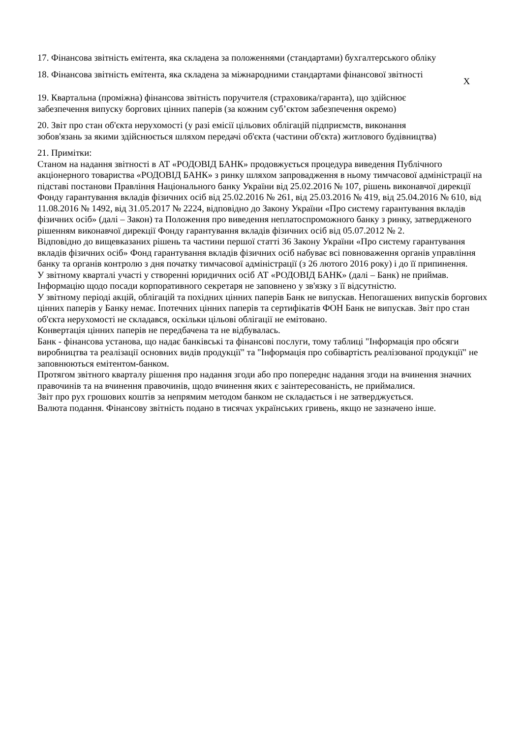17. Фінансова звітність емітента, яка складена за положеннями (стандартами) бухгалтерського обліку
18. Фінансова звітність емітента, яка складена за міжнародними стандартами фінансової звітності
X
19. Квартальна (проміжна) фінансова звітність поручителя (страховика/гаранта), що здійснює забезпечення випуску боргових цінних паперів (за кожним суб’єктом забезпечення окремо)
20. Звіт про стан об'єкта нерухомості (у разі емісії цільових облігацій підприємств, виконання зобов'язань за якими здійснюється шляхом передачі об'єкта (частини об'єкта) житлового будівництва)
21. Примітки:
Станом на надання звітності в АТ «РОДОВІД БАНК» продовжується процедура виведення Публічного акціонерного товариства «РОДОВІД БАНК» з ринку шляхом запровадження в ньому тимчасової адміністрації на підставі постанови Правління Національного банку України від 25.02.2016 № 107, рішень виконавчої дирекції Фонду гарантування вкладів фізичних осіб від 25.02.2016 № 261, від 25.03.2016 № 419, від 25.04.2016 № 610, від 11.08.2016 № 1492, від 31.05.2017 № 2224, відповідно до Закону України «Про систему гарантування вкладів фізичних осіб» (далі – Закон) та Положення про виведення неплатоспроможного банку з ринку, затвердженого рішенням виконавчої дирекції Фонду гарантування вкладів фізичних осіб від 05.07.2012 № 2.
Відповідно до вищевказаних рішень та частини першої статті 36 Закону України «Про систему гарантування вкладів фізичних осіб» Фонд гарантування вкладів фізичних осіб набуває всі повноваження органів управління банку та органів контролю з дня початку тимчасової адміністрації (з 26 лютого 2016 року) і до її припинення.
У звітному кварталі участі у створенні юридичних осіб АТ «РОДОВІД БАНК» (далі – Банк) не приймав.
Інформацію щодо посади корпоративного секретаря не заповнено у зв'язку з її відсутністю.
У звітному періоді акцій, облігацій та похідних цінних паперів Банк не випускав. Непогашених випусків боргових цінних паперів у Банку немає. Іпотечних цінних паперів та сертифікатів ФОН Банк не випускав. Звіт про стан об'єкта нерухомості не складався, оскільки цільові облігації не емітовано.
Конвертація цінних паперів не передбачена та не відбувалась.
Банк - фінансова установа, що надає банківські та фінансові послуги, тому таблиці "Інформація про обсяги виробництва та реалізації основних видів продукції" та "Інформація про собівартість реалізованої продукції" не заповнюються емітентом-банком.
Протягом звітного кварталу рішення про надання згоди або про попереднє надання згоди на вчинення значних правочинів та на вчинення правочинів, щодо вчинення яких є заінтересованість, не приймалися.
Звіт про рух грошових коштів за непрямим методом банком не складається і не затверджується.
Валюта подання. Фінансову звітність подано в тисячах українських гривень, якщо не зазначено інше.